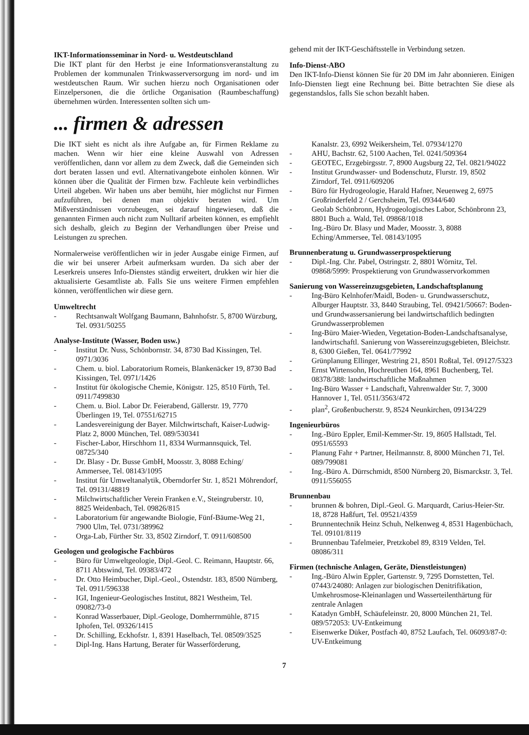IKT-Informationsseminar in Nord- u. Westdeutschland
Die IKT plant für den Herbst je eine Informationsveranstaltung zu Problemen der kommunalen Trinkwasserversorgung im nord- und im westdeutschen Raum. Wir suchen hierzu noch Organisationen oder Einzelpersonen, die die örtliche Organisation (Raumbeschaffung) übernehmen würden. Interessenten sollten sich um-
gehend mit der IKT-Geschäftsstelle in Verbindung setzen.
Info-Dienst-ABO
Den IKT-Info-Dienst können Sie für 20 DM im Jahr abonnieren. Einigen Info-Diensten liegt eine Rechnung bei. Bitte betrachten Sie diese als gegenstandslos, falls Sie schon bezahlt haben.
... firmen & adressen
Die IKT sieht es nicht als ihre Aufgabe an, für Firmen Reklame zu machen. Wenn wir hier eine kleine Auswahl von Adressen veröffentlichen, dann vor allem zu dem Zweck, daß die Gemeinden sich dort beraten lassen und evtl. Alternativangebote einholen können. Wir können über die Qualität der Firmen bzw. Fachleute kein verbindliches Urteil abgeben. Wir haben uns aber bemüht, hier möglichst nur Firmen aufzuführen, bei denen man objektiv beraten wird. Um Mißverständnissen vorzubeugen, sei darauf hingewiesen, daß die genannten Firmen auch nicht zum Nulltarif arbeiten können, es empfiehlt sich deshalb, gleich zu Beginn der Verhandlungen über Preise und Leistungen zu sprechen.
Normalerweise veröffentlichen wir in jeder Ausgabe einige Firmen, auf die wir bei unserer Arbeit aufmerksam wurden. Da sich aber der Leserkreis unseres Info-Dienstes ständig erweitert, drukken wir hier die aktualisierte Gesamtliste ab. Falls Sie uns weitere Firmen empfehlen können, veröffentlichen wir diese gern.
Umweltrecht
- Rechtsanwalt Wolfgang Baumann, Bahnhofstr. 5, 8700 Würzburg, Tel. 0931/50255
Analyse-Institute (Wasser, Boden usw.)
- Institut Dr. Nuss, Schönbornstr. 34, 8730 Bad Kissingen, Tel. 0971/3036
- Chem. u. biol. Laboratorium Romeis, Blankenäcker 19, 8730 Bad Kissingen, Tel. 0971/1426
- Institut für ökologische Chemie, Königstr. 125, 8510 Fürth, Tel. 0911/7499830
- Chem. u. Biol. Labor Dr. Feierabend, Gällerstr. 19, 7770 Überlingen 19, Tel. 07551/62715
- Landesvereinigung der Bayer. Milchwirtschaft, Kaiser-Ludwig-Platz 2, 8000 München, Tel. 089/530341
- Fischer-Labor, Hirschhorn 11, 8334 Wurmannsquick, Tel. 08725/340
- Dr. Blasy - Dr. Busse GmbH, Moosstr. 3, 8088 Eching/ Ammersee, Tel. 08143/1095
- Institut für Umweltanalytik, Oberndorfer Str. 1, 8521 Möhrendorf, Tel. 09131/48819
- Milchwirtschaftlicher Verein Franken e.V., Steingruberstr. 10, 8825 Weidenbach, Tel. 09826/815
- Laboratorium für angewandte Biologie, Fünf-Bäume-Weg 21, 7900 Ulm, Tel. 0731/389962
- Orga-Lab, Fürther Str. 33, 8502 Zirndorf, T. 0911/608500
Geologen und geologische Fachbüros
- Büro für Umweltgeologie, Dipl.-Geol. C. Reimann, Hauptstr. 66, 8711 Abtswind, Tel. 09383/472
- Dr. Otto Heimbucher, Dipl.-Geol., Ostendstr. 183, 8500 Nürnberg, Tel. 0911/596338
- IGI, Ingenieur-Geologisches Institut, 8821 Westheim, Tel. 09082/73-0
- Konrad Wasserbauer, Dipl.-Geologe, Domherrnmühle, 8715 Iphofen, Tel. 09326/1415
- Dr. Schilling, Eckhofstr. 1, 8391 Haselbach, Tel. 08509/3525
- Dipl-Ing. Hans Hartung, Berater für Wasserförderung,
Kanalstr. 23, 6992 Weikersheim, Tel. 07934/1270
- AHU, Bachstr. 62, 5100 Aachen, Tel. 0241/509364
- GEOTEC, Erzgebirgsstr. 7, 8900 Augsburg 22, Tel. 0821/94022
- Institut Grundwasser- und Bodenschutz, Flurstr. 19, 8502 Zirndorf, Tel. 0911/609206
- Büro für Hydrogeologie, Harald Hafner, Neuenweg 2, 6975 Großrinderfeld 2 / Gerchsheim, Tel. 09344/640
- Geolab Schönbronn, Hydrogeologisches Labor, Schönbronn 23, 8801 Buch a. Wald, Tel. 09868/1018
- Ing.-Büro Dr. Blasy und Mader, Moosstr. 3, 8088 Eching/Ammersee, Tel. 08143/1095
Brunnenberatung u. Grundwasserprospektierung
- Dipl.-Ing. Chr. Pabel, Ostringstr. 2, 8801 Wörnitz, Tel. 09868/5999: Prospektierung von Grundwasservorkommen
Sanierung von Wassereinzugsgebieten, Landschaftsplanung
- Ing-Büro Kelnhofer/Maidl, Boden- u. Grundwasserschutz, Alburger Hauptstr. 33, 8440 Straubing, Tel. 09421/50667: Boden- und Grundwassersanierung bei landwirtschaftlich bedingten Grundwasserproblemen
- Ing-Büro Maier-Wieden, Vegetation-Boden-Landschaftsanalyse, landwirtschaftl. Sanierung von Wassereinzugsgebieten, Bleichstr. 8, 6300 Gießen, Tel. 0641/77992
- Grünplanung Ellinger, Westring 21, 8501 Roßtal, Tel. 09127/5323
- Ernst Wirtensohn, Hochreuthen 164, 8961 Buchenberg, Tel. 08378/388: landwirtschaftliche Maßnahmen
- Ing-Büro Wasser + Landschaft, Vahrenwalder Str. 7, 3000 Hannover 1, Tel. 0511/3563/472
- plan<sup>2</sup>, Großenbucherstr. 9, 8524 Neunkirchen, 09134/229
Ingenieurbüros
- Ing.-Büro Eppler, Emil-Kemmer-Str. 19, 8605 Hallstadt, Tel. 0951/65593
- Planung Fahr + Partner, Heilmannstr. 8, 8000 München 71, Tel. 089/799081
- Ing.-Büro A. Dürrschmidt, 8500 Nürnberg 20, Bismarckstr. 3, Tel. 0911/556055
Brunnenbau
- brunnen & bohren, Dipl.-Geol. G. Marquardt, Carius-Heier-Str. 18, 8728 Haßfurt, Tel. 09521/4359
- Brunnentechnik Heinz Schuh, Nelkenweg 4, 8531 Hagenbüchach, Tel. 09101/8119
- Brunnenbau Tafelmeier, Pretzkobel 89, 8319 Velden, Tel. 08086/311
Firmen (technische Anlagen, Geräte, Dienstleistungen)
- Ing.-Büro Alwin Eppler, Gartenstr. 9, 7295 Dornstetten, Tel. 07443/24080: Anlagen zur biologischen Denitrifikation, Umkehrosmose-Kleinanlagen und Wasserteilenthärtung für zentrale Anlagen
- Katadyn GmbH, Schäufeleinstr. 20, 8000 München 21, Tel. 089/572053: UV-Entkeimung
- Eisenwerke Düker, Postfach 40, 8752 Laufach, Tel. 06093/87-0: UV-Entkeimung
7